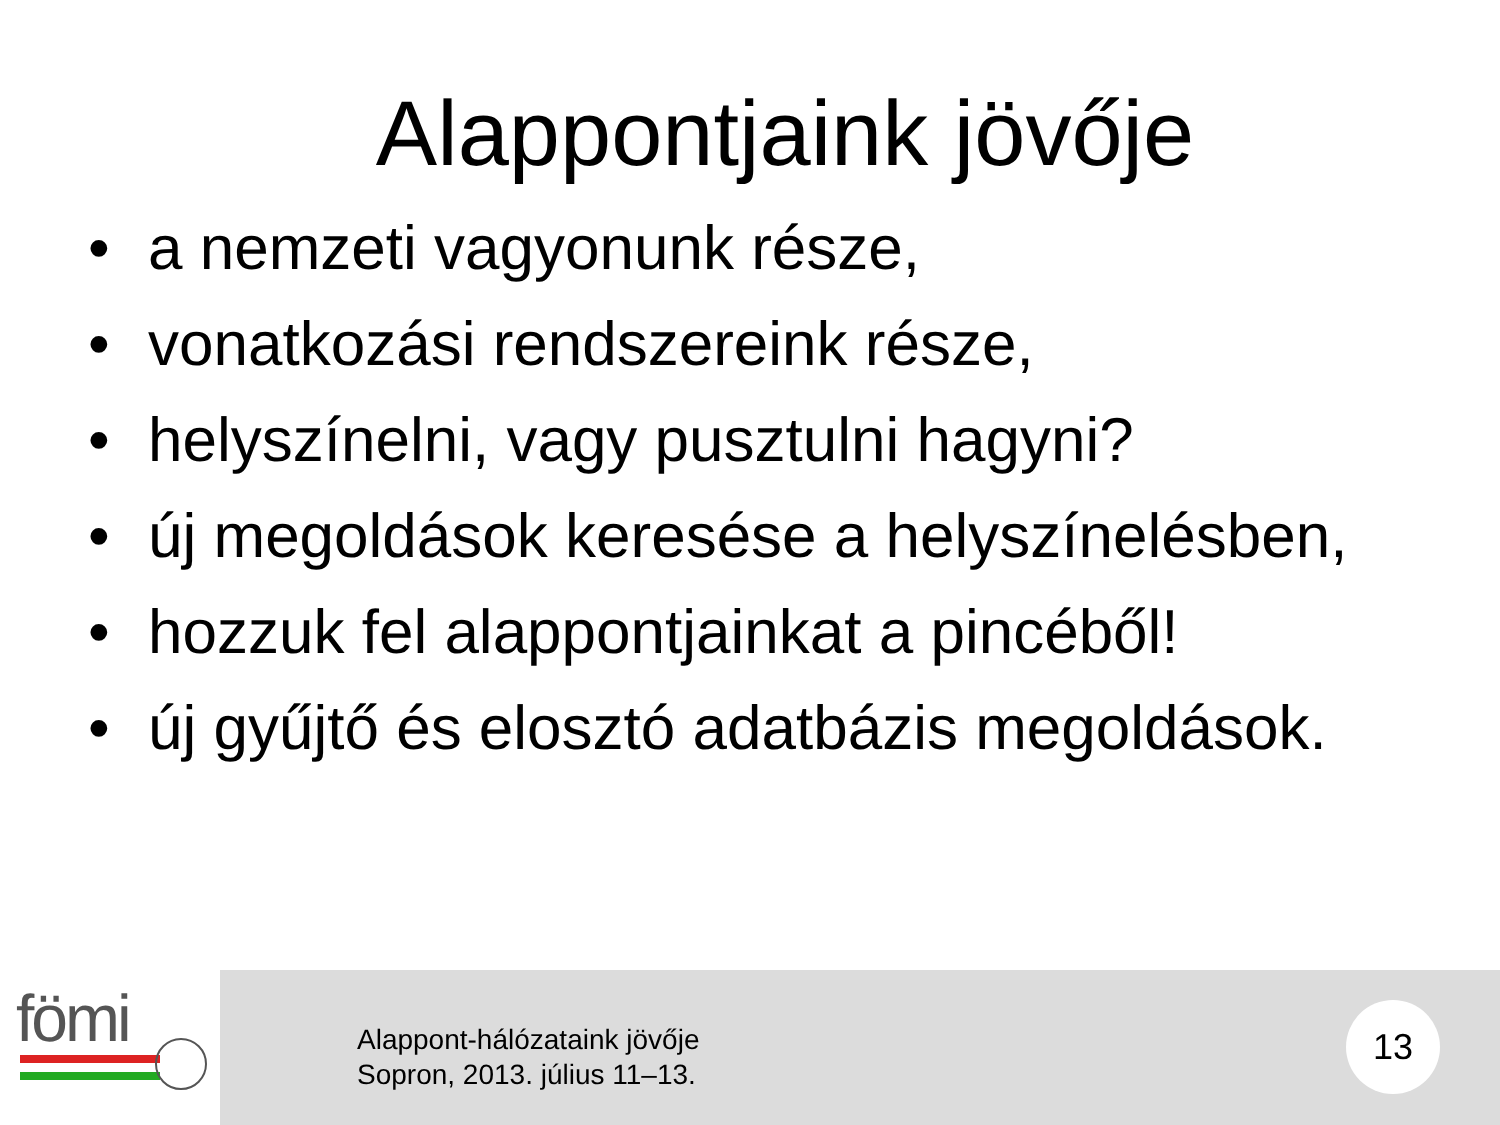Alappontjaink jövője
• a nemzeti vagyonunk része,
• vonatkozási rendszereink része,
• helyszínelni, vagy pusztulni hagyni?
• új megoldások keresése a helyszínelésben,
• hozzuk fel alappontjainkat a pincéből!
• új gyűjtő és elosztó adatbázis megoldások.
fömi
Alappont-hálózataink jövője
Sopron, 2013. július 11–13.
13